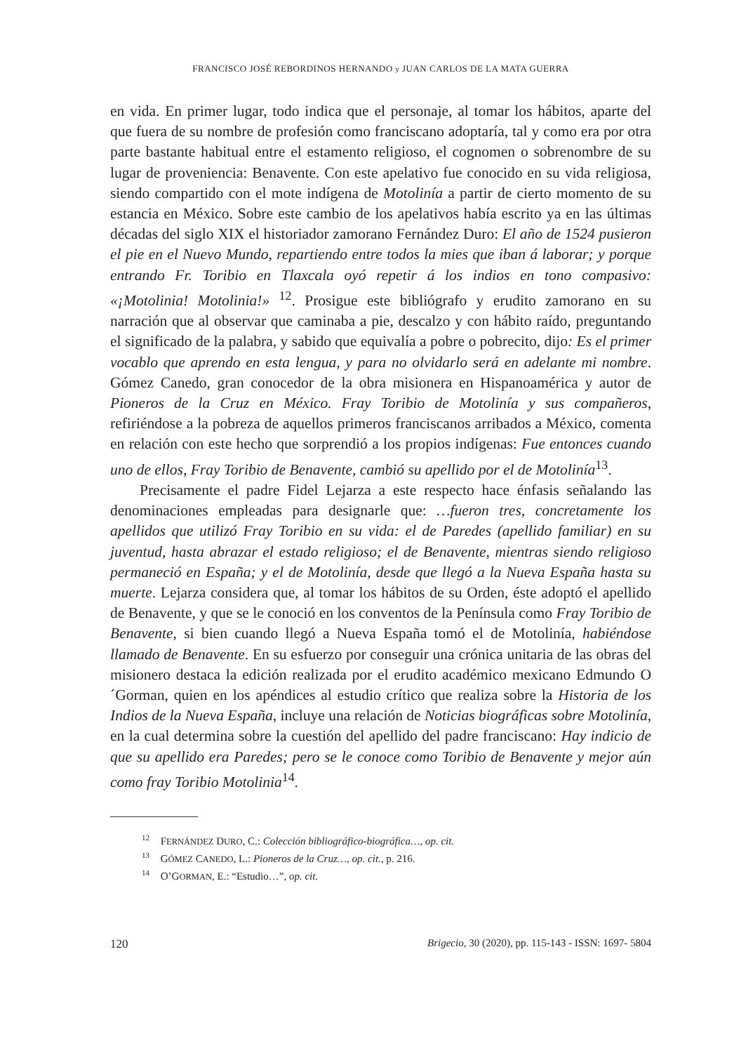FRANCISCO JOSÉ REBORDINOS HERNANDO y JUAN CARLOS DE LA MATA GUERRA
en vida. En primer lugar, todo indica que el personaje, al tomar los hábitos, aparte del que fuera de su nombre de profesión como franciscano adoptaría, tal y como era por otra parte bastante habitual entre el estamento religioso, el cognomen o sobrenombre de su lugar de proveniencia: Benavente. Con este apelativo fue conocido en su vida religiosa, siendo compartido con el mote indígena de Motolinía a partir de cierto momento de su estancia en México. Sobre este cambio de los apelativos había escrito ya en las últimas décadas del siglo XIX el historiador zamorano Fernández Duro: El año de 1524 pusieron el pie en el Nuevo Mundo, repartiendo entre todos la mies que iban á laborar; y porque entrando Fr. Toribio en Tlaxcala oyó repetir á los indios en tono compasivo: «¡Motolinia! Motolinia!» <sup>12</sup>. Prosigue este bibliógrafo y erudito zamorano en su narración que al observar que caminaba a pie, descalzo y con hábito raído, preguntando el significado de la palabra, y sabido que equivalía a pobre o pobrecito, dijo: Es el primer vocablo que aprendo en esta lengua, y para no olvidarlo será en adelante mi nombre. Gómez Canedo, gran conocedor de la obra misionera en Hispanoamérica y autor de Pioneros de la Cruz en México. Fray Toribio de Motolinía y sus compañeros, refiriéndose a la pobreza de aquellos primeros franciscanos arribados a México, comenta en relación con este hecho que sorprendió a los propios indígenas: Fue entonces cuando uno de ellos, Fray Toribio de Benavente, cambió su apellido por el de Motolinía<sup>13</sup>.
Precisamente el padre Fidel Lejarza a este respecto hace énfasis señalando las denominaciones empleadas para designarle que: …fueron tres, concretamente los apellidos que utilizó Fray Toribio en su vida: el de Paredes (apellido familiar) en su juventud, hasta abrazar el estado religioso; el de Benavente, mientras siendo religioso permaneció en España; y el de Motolinía, desde que llegó a la Nueva España hasta su muerte. Lejarza considera que, al tomar los hábitos de su Orden, éste adoptó el apellido de Benavente, y que se le conoció en los conventos de la Península como Fray Toribio de Benavente, si bien cuando llegó a Nueva España tomó el de Motolinía, habiéndose llamado de Benavente. En su esfuerzo por conseguir una crónica unitaria de las obras del misionero destaca la edición realizada por el erudito académico mexicano Edmundo O´Gorman, quien en los apéndices al estudio crítico que realiza sobre la Historia de los Indios de la Nueva España, incluye una relación de Noticias biográficas sobre Motolinía, en la cual determina sobre la cuestión del apellido del padre franciscano: Hay indicio de que su apellido era Paredes; pero se le conoce como Toribio de Benavente y mejor aún como fray Toribio Motolinia<sup>14</sup>.
<sup>12</sup> FERNÁNDEZ DURO, C.: Colección bibliográfico-biográfica…, op. cit.
<sup>13</sup> GÓMEZ CANEDO, L.: Pioneros de la Cruz…, op. cit., p. 216.
<sup>14</sup> O’GORMAN, E.: “Estudio…”, op. cit.
120 Brigecio, 30 (2020), pp. 115-143 - ISSN: 1697- 5804